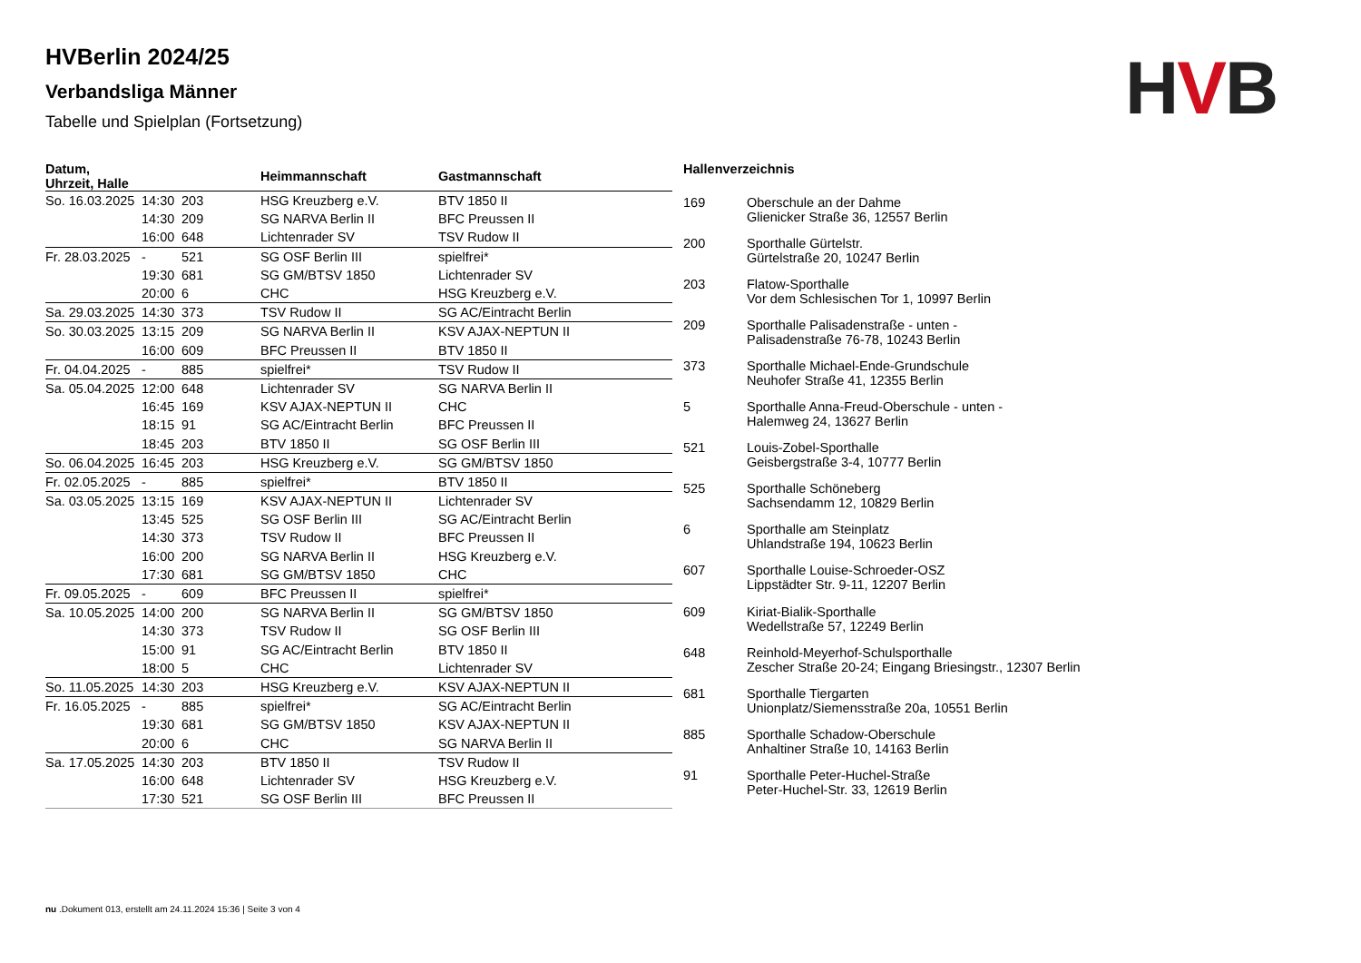HVBerlin 2024/25
Verbandsliga Männer
Tabelle und Spielplan (Fortsetzung)
HVB
| Datum, Uhrzeit, Halle | | | Heimmannschaft | Gastmannschaft |
| --- | --- | --- | --- | --- |
| So. 16.03.2025 | 14:30 | 203 | HSG Kreuzberg e.V. | BTV 1850 II |
| | 14:30 | 209 | SG NARVA Berlin II | BFC Preussen II |
| | 16:00 | 648 | Lichtenrader SV | TSV Rudow II |
| Fr. 28.03.2025 | - | 521 | SG OSF Berlin III | spielfrei* |
| | 19:30 | 681 | SG GM/BTSV 1850 | Lichtenrader SV |
| | 20:00 | 6 | CHC | HSG Kreuzberg e.V. |
| Sa. 29.03.2025 | 14:30 | 373 | TSV Rudow II | SG AC/Eintracht Berlin |
| So. 30.03.2025 | 13:15 | 209 | SG NARVA Berlin II | KSV AJAX-NEPTUN II |
| | 16:00 | 609 | BFC Preussen II | BTV 1850 II |
| Fr. 04.04.2025 | - | 885 | spielfrei* | TSV Rudow II |
| Sa. 05.04.2025 | 12:00 | 648 | Lichtenrader SV | SG NARVA Berlin II |
| | 16:45 | 169 | KSV AJAX-NEPTUN II | CHC |
| | 18:15 | 91 | SG AC/Eintracht Berlin | BFC Preussen II |
| | 18:45 | 203 | BTV 1850 II | SG OSF Berlin III |
| So. 06.04.2025 | 16:45 | 203 | HSG Kreuzberg e.V. | SG GM/BTSV 1850 |
| Fr. 02.05.2025 | - | 885 | spielfrei* | BTV 1850 II |
| Sa. 03.05.2025 | 13:15 | 169 | KSV AJAX-NEPTUN II | Lichtenrader SV |
| | 13:45 | 525 | SG OSF Berlin III | SG AC/Eintracht Berlin |
| | 14:30 | 373 | TSV Rudow II | BFC Preussen II |
| | 16:00 | 200 | SG NARVA Berlin II | HSG Kreuzberg e.V. |
| | 17:30 | 681 | SG GM/BTSV 1850 | CHC |
| Fr. 09.05.2025 | - | 609 | BFC Preussen II | spielfrei* |
| Sa. 10.05.2025 | 14:00 | 200 | SG NARVA Berlin II | SG GM/BTSV 1850 |
| | 14:30 | 373 | TSV Rudow II | SG OSF Berlin III |
| | 15:00 | 91 | SG AC/Eintracht Berlin | BTV 1850 II |
| | 18:00 | 5 | CHC | Lichtenrader SV |
| So. 11.05.2025 | 14:30 | 203 | HSG Kreuzberg e.V. | KSV AJAX-NEPTUN II |
| Fr. 16.05.2025 | - | 885 | spielfrei* | SG AC/Eintracht Berlin |
| | 19:30 | 681 | SG GM/BTSV 1850 | KSV AJAX-NEPTUN II |
| | 20:00 | 6 | CHC | SG NARVA Berlin II |
| Sa. 17.05.2025 | 14:30 | 203 | BTV 1850 II | TSV Rudow II |
| | 16:00 | 648 | Lichtenrader SV | HSG Kreuzberg e.V. |
| | 17:30 | 521 | SG OSF Berlin III | BFC Preussen II |
| Hallenverzeichnis | |
| 169 | Oberschule an der Dahme Glienicker Straße 36, 12557 Berlin |
| 200 | Sporthalle Gürtelstr. Gürtelstraße 20, 10247 Berlin |
| 203 | Flatow-Sporthalle Vor dem Schlesischen Tor 1, 10997 Berlin |
| 209 | Sporthalle Palisadenstraße - unten - Palisadenstraße 76-78, 10243 Berlin |
| 373 | Sporthalle Michael-Ende-Grundschule Neuhofer Straße 41, 12355 Berlin |
| 5 | Sporthalle Anna-Freud-Oberschule - unten - Halemweg 24, 13627 Berlin |
| 521 | Louis-Zobel-Sporthalle Geisbergstraße 3-4, 10777 Berlin |
| 525 | Sporthalle Schöneberg Sachsendamm 12, 10829 Berlin |
| 6 | Sporthalle am Steinplatz Uhlandstraße 194, 10623 Berlin |
| 607 | Sporthalle Louise-Schroeder-OSZ Lippstädter Str. 9-11, 12207 Berlin |
| 609 | Kiriat-Bialik-Sporthalle Wedellstraße 57, 12249 Berlin |
| 648 | Reinhold-Meyerhof-Schulsporthalle Zescher Straße 20-24; Eingang Briesingstr., 12307 Berlin |
| 681 | Sporthalle Tiergarten Unionplatz/Siemensstraße 20a, 10551 Berlin |
| 885 | Sporthalle Schadow-Oberschule Anhaltiner Straße 10, 14163 Berlin |
| 91 | Sporthalle Peter-Huchel-Straße Peter-Huchel-Str. 33, 12619 Berlin |
nu .Dokument 013, erstellt am 24.11.2024 15:36 | Seite 3 von 4